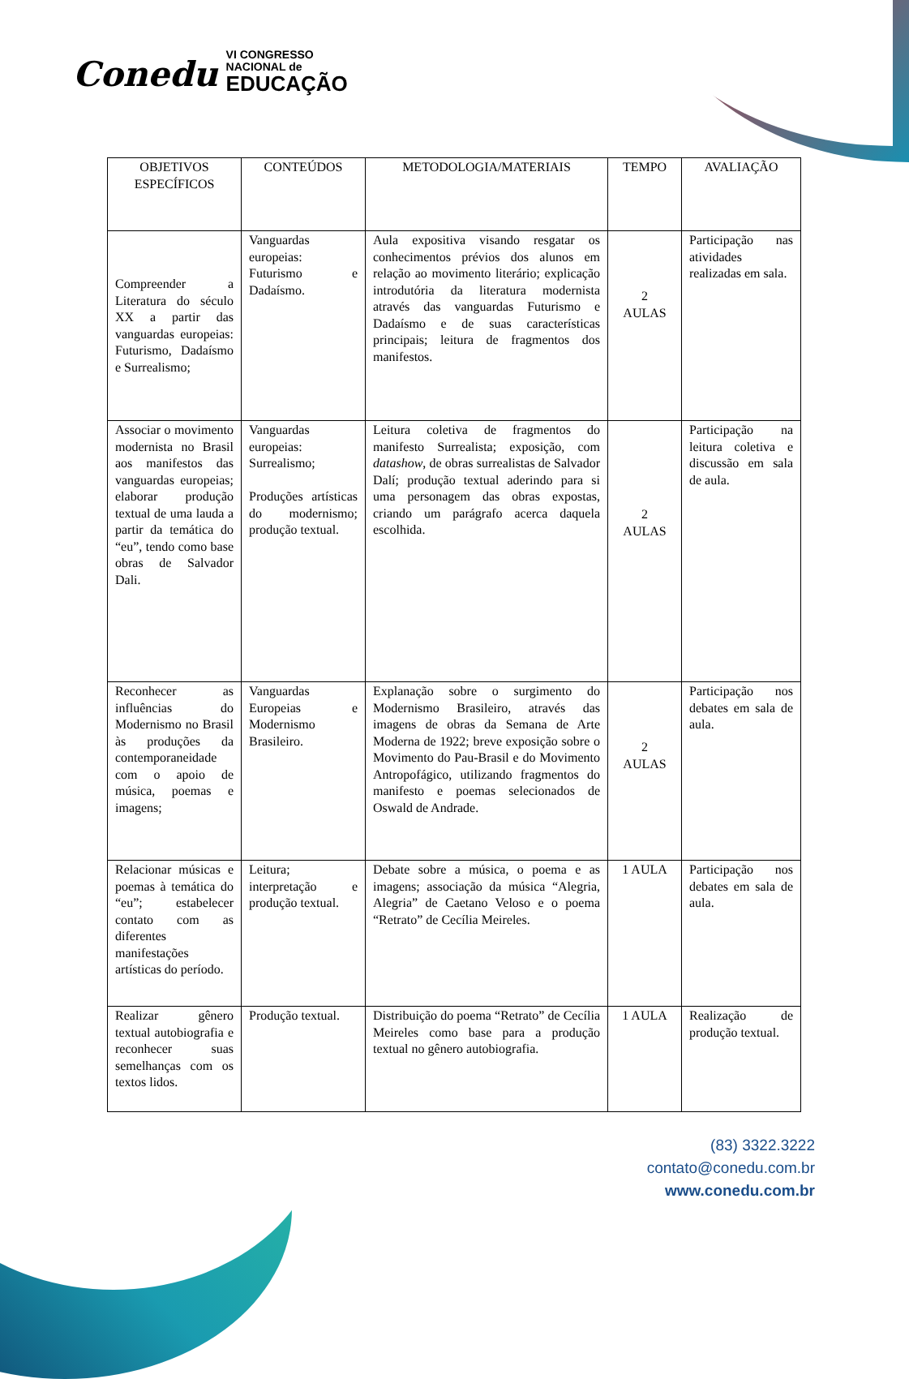Conedu VI CONGRESSO
NACIONAL de
EDUCAÇÃO
| OBJETIVOS ESPECÍFICOS | CONTEÚDOS | METODOLOGIA/MATERIAIS | TEMPO | AVALIAÇÃO |
| --- | --- | --- | --- | --- |
| Compreender a Literatura do século XX a partir das vanguardas europeias: Futurismo, Dadaísmo e Surrealismo; | Vanguardas europeias: Futurismo e Dadaísmo. | Aula expositiva visando resgatar os conhecimentos prévios dos alunos em relação ao movimento literário; explicação introdutória da literatura modernista através das vanguardas Futurismo e Dadaísmo e de suas características principais; leitura de fragmentos dos manifestos. | 2 AULAS | Participação nas atividades realizadas em sala. |
| Associar o movimento modernista no Brasil aos manifestos das vanguardas europeias; elaborar produção textual de uma lauda a partir da temática do “eu”, tendo como base obras de Salvador Dali. | Vanguardas europeias: Surrealismo; Produções artísticas do modernismo; produção textual. | Leitura coletiva de fragmentos do manifesto Surrealista; exposição, com datashow , de obras surrealistas de Salvador Dalí; produção textual aderindo para si uma personagem das obras expostas, criando um parágrafo acerca daquela escolhida. | 2 AULAS | Participação na leitura coletiva e discussão em sala de aula. |
| Reconhecer as influências do Modernismo no Brasil às produções da contemporaneidade com o apoio de música, poemas e imagens; | Vanguardas Europeias e Modernismo Brasileiro. | Explanação sobre o surgimento do Modernismo Brasileiro, através das imagens de obras da Semana de Arte Moderna de 1922; breve exposição sobre o Movimento do Pau-Brasil e do Movimento Antropofágico, utilizando fragmentos do manifesto e poemas selecionados de Oswald de Andrade. | 2 AULAS | Participação nos debates em sala de aula. |
| Relacionar músicas e poemas à temática do “eu”; estabelecer contato com as diferentes manifestações artísticas do período. | Leitura; interpretação e produção textual. | Debate sobre a música, o poema e as imagens; associação da música “Alegria, Alegria” de Caetano Veloso e o poema “Retrato” de Cecília Meireles. | 1 AULA | Participação nos debates em sala de aula. |
| Realizar gênero textual autobiografia e reconhecer suas semelhanças com os textos lidos. | Produção textual. | Distribuição do poema “Retrato” de Cecília Meireles como base para a produção textual no gênero autobiografia. | 1 AULA | Realização de produção textual. |
(83) 3322.3222
contato@conedu.com.br
www.conedu.com.br